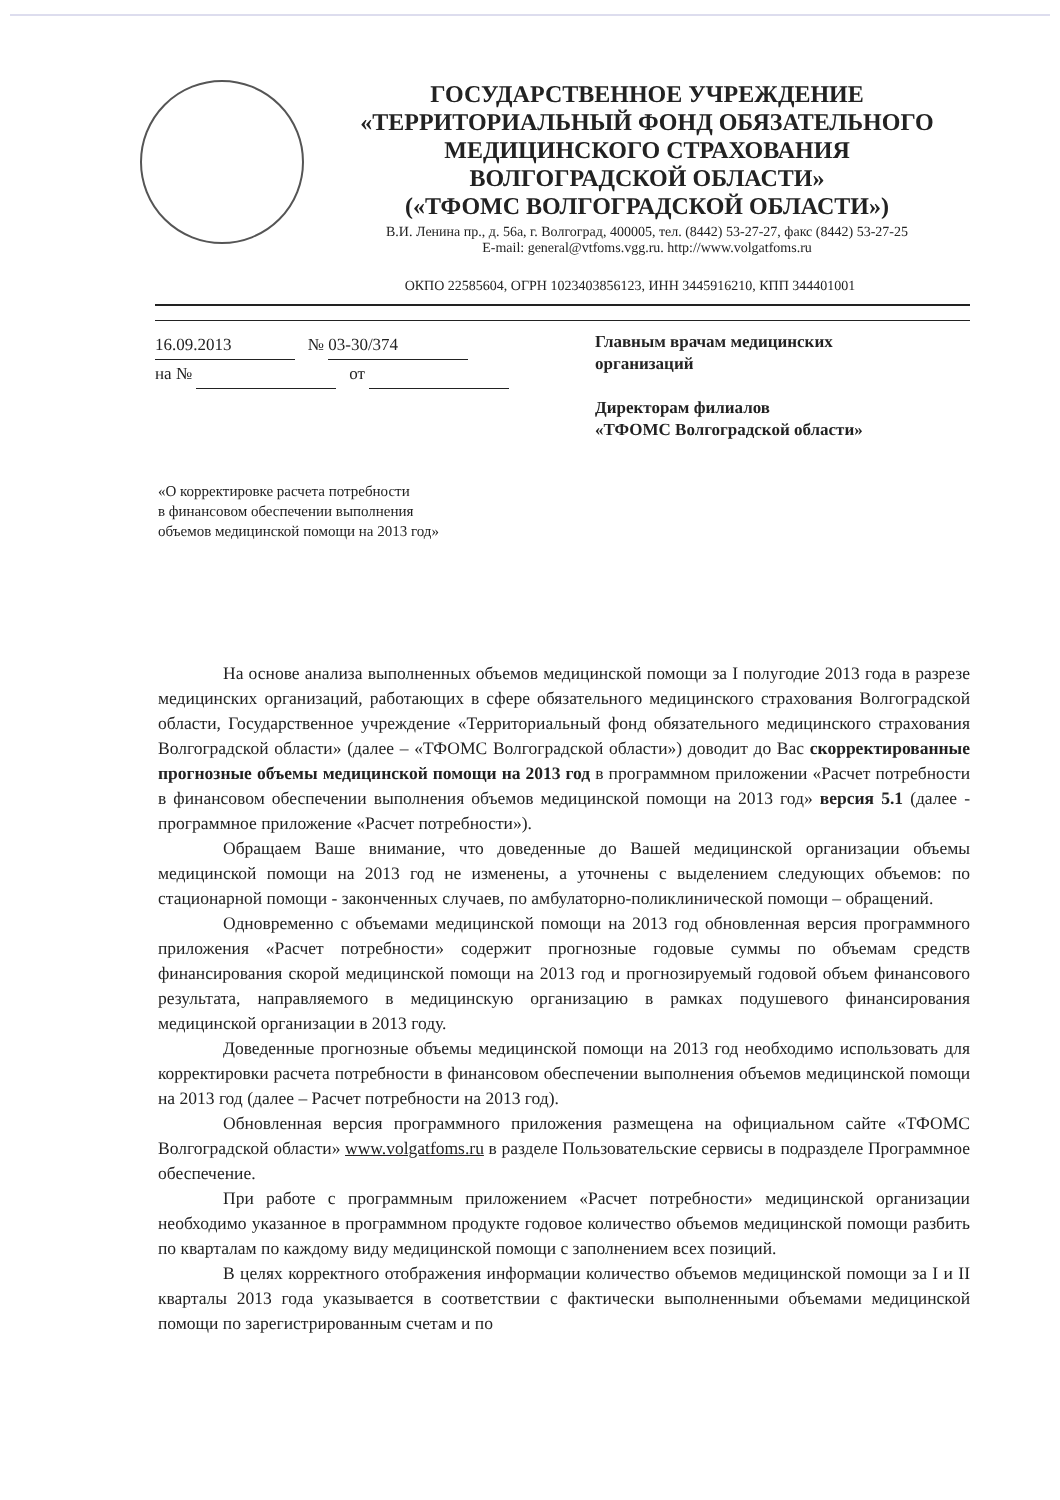ГОСУДАРСТВЕННОЕ УЧРЕЖДЕНИЕ
«ТЕРРИТОРИАЛЬНЫЙ ФОНД ОБЯЗАТЕЛЬНОГО
МЕДИЦИНСКОГО СТРАХОВАНИЯ
ВОЛГОГРАДСКОЙ ОБЛАСТИ»
(«ТФОМС ВОЛГОГРАДСКОЙ ОБЛАСТИ»)
В.И. Ленина пр., д. 56а, г. Волгоград, 400005, тел. (8442) 53-27-27, факс (8442) 53-27-25
E-mail: general@vtfoms.vgg.ru. http://www.volgatfoms.ru
ОКПО 22585604, ОГРН 1023403856123, ИНН 3445916210, КПП 344401001
16.09.2013 № 03-30/374
на № от
Главным врачам медицинских
организаций
Директорам филиалов
«ТФОМС Волгоградской области»
«О корректировке расчета потребности
в финансовом обеспечении выполнения
объемов медицинской помощи на 2013 год»
На основе анализа выполненных объемов медицинской помощи за I полугодие 2013 года в разрезе медицинских организаций, работающих в сфере обязательного медицинского страхования Волгоградской области, Государственное учреждение «Территориальный фонд обязательного медицинского страхования Волгоградской области» (далее – «ТФОМС Волгоградской области») доводит до Вас скорректированные прогнозные объемы медицинской помощи на 2013 год в программном приложении «Расчет потребности в финансовом обеспечении выполнения объемов медицинской помощи на 2013 год» версия 5.1 (далее - программное приложение «Расчет потребности»).
Обращаем Ваше внимание, что доведенные до Вашей медицинской организации объемы медицинской помощи на 2013 год не изменены, а уточнены с выделением следующих объемов: по стационарной помощи - законченных случаев, по амбулаторно-поликлинической помощи – обращений.
Одновременно с объемами медицинской помощи на 2013 год обновленная версия программного приложения «Расчет потребности» содержит прогнозные годовые суммы по объемам средств финансирования скорой медицинской помощи на 2013 год и прогнозируемый годовой объем финансового результата, направляемого в медицинскую организацию в рамках подушевого финансирования медицинской организации в 2013 году.
Доведенные прогнозные объемы медицинской помощи на 2013 год необходимо использовать для корректировки расчета потребности в финансовом обеспечении выполнения объемов медицинской помощи на 2013 год (далее – Расчет потребности на 2013 год).
Обновленная версия программного приложения размещена на официальном сайте «ТФОМС Волгоградской области» www.volgatfoms.ru в разделе Пользовательские сервисы в подразделе Программное обеспечение.
При работе с программным приложением «Расчет потребности» медицинской организации необходимо указанное в программном продукте годовое количество объемов медицинской помощи разбить по кварталам по каждому виду медицинской помощи с заполнением всех позиций.
В целях корректного отображения информации количество объемов медицинской помощи за I и II кварталы 2013 года указывается в соответствии с фактически выполненными объемами медицинской помощи по зарегистрированным счетам и по